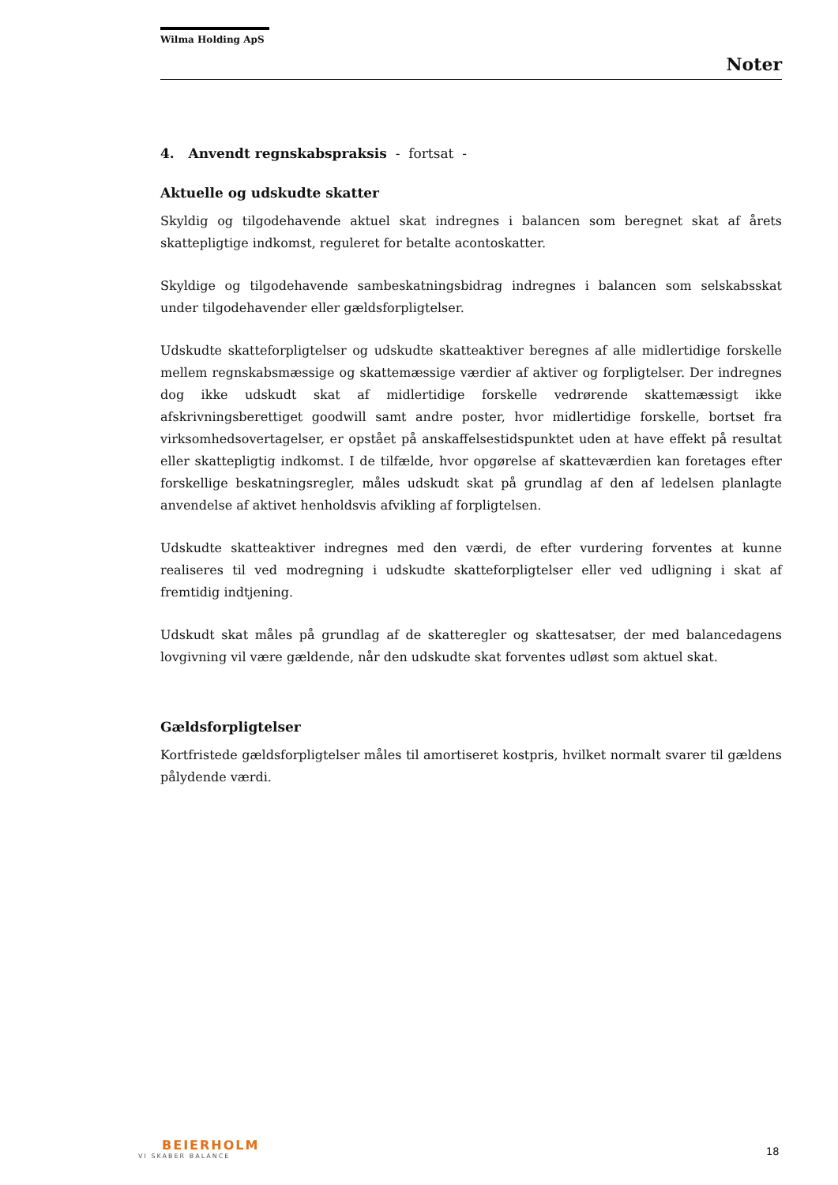Wilma Holding ApS
Noter
4. Anvendt regnskabspraksis - fortsat -
Aktuelle og udskudte skatter
Skyldig og tilgodehavende aktuel skat indregnes i balancen som beregnet skat af årets skattepligtige indkomst, reguleret for betalte acontoskatter.
Skyldige og tilgodehavende sambeskatningsbidrag indregnes i balancen som selskabsskat under tilgodehavender eller gældsforpligtelser.
Udskudte skatteforpligtelser og udskudte skatteaktiver beregnes af alle midlertidige forskelle mellem regnskabsmæssige og skattemæssige værdier af aktiver og forpligtelser. Der indregnes dog ikke udskudt skat af midlertidige forskelle vedrørende skattemæssigt ikke afskrivningsberettiget goodwill samt andre poster, hvor midlertidige forskelle, bortset fra virksomhedsovertagelser, er opstået på anskaffelsestidspunktet uden at have effekt på resultat eller skattepligtig indkomst. I de tilfælde, hvor opgørelse af skatteværdien kan foretages efter forskellige beskatningsregler, måles udskudt skat på grundlag af den af ledelsen planlagte anvendelse af aktivet henholdsvis afvikling af forpligtelsen.
Udskudte skatteaktiver indregnes med den værdi, de efter vurdering forventes at kunne realiseres til ved modregning i udskudte skatteforpligtelser eller ved udligning i skat af fremtidig indtjening.
Udskudt skat måles på grundlag af de skatteregler og skattesatser, der med balancedagens lovgivning vil være gældende, når den udskudte skat forventes udløst som aktuel skat.
Gældsforpligtelser
Kortfristede gældsforpligtelser måles til amortiseret kostpris, hvilket normalt svarer til gældens pålydende værdi.
BEIERHOLM
VI SKABER BALANCE
18